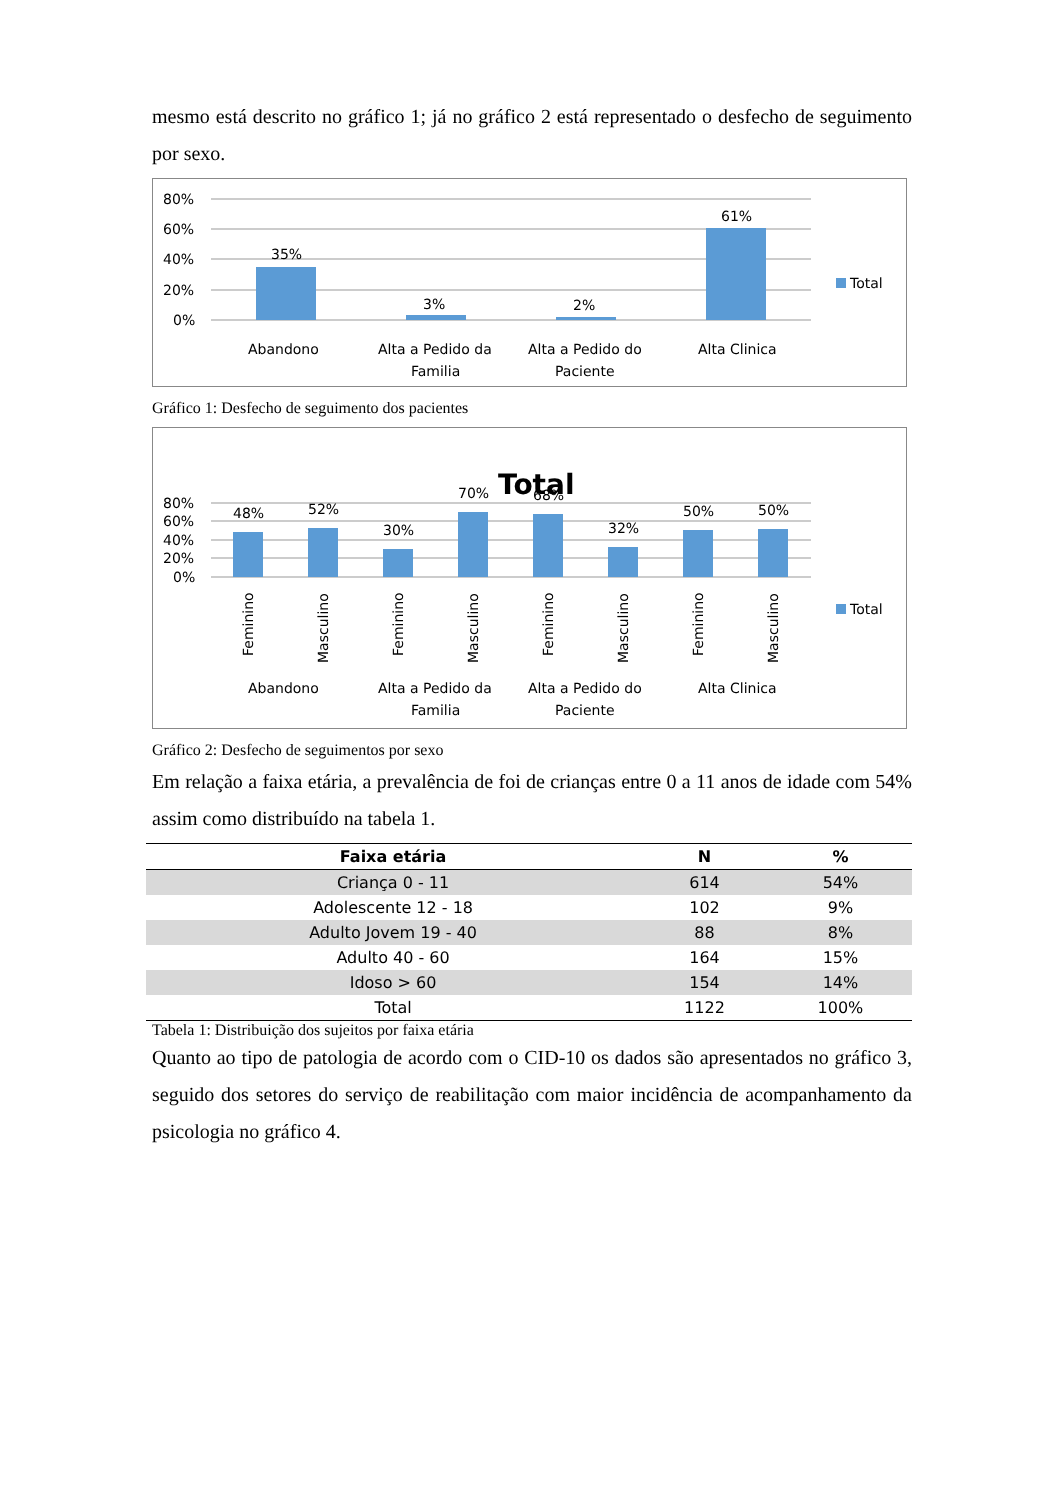mesmo está descrito no gráfico 1; já no gráfico 2 está representado o desfecho de seguimento por sexo.
80%
60%
40%
20%
0%
35%
3%
2%
61%
Abandono
Alta a Pedido da
Familia
Alta a Pedido do
Paciente
Alta Clinica
Total
Gráfico 1: Desfecho de seguimento dos pacientes
Total
80%
60%
40%
20%
0%
48%
52%
30%
70%
68%
32%
50%
50%
Feminino
Masculino
Feminino
Masculino
Feminino
Masculino
Feminino
Masculino
Abandono
Alta a Pedido da
Familia
Alta a Pedido do
Paciente
Alta Clinica
Total
Gráfico 2: Desfecho de seguimentos por sexo
Em relação a faixa etária, a prevalência de foi de crianças entre 0 a 11 anos de idade com 54% assim como distribuído na tabela 1.
| Faixa etária | N | % |
| --- | --- | --- |
| Criança 0 - 11 | 614 | 54% |
| Adolescente 12 - 18 | 102 | 9% |
| Adulto Jovem 19 - 40 | 88 | 8% |
| Adulto 40 - 60 | 164 | 15% |
| Idoso > 60 | 154 | 14% |
| Total | 1122 | 100% |
Tabela 1: Distribuição dos sujeitos por faixa etária
Quanto ao tipo de patologia de acordo com o CID-10 os dados são apresentados no gráfico 3, seguido dos setores do serviço de reabilitação com maior incidência de acompanhamento da psicologia no gráfico 4.